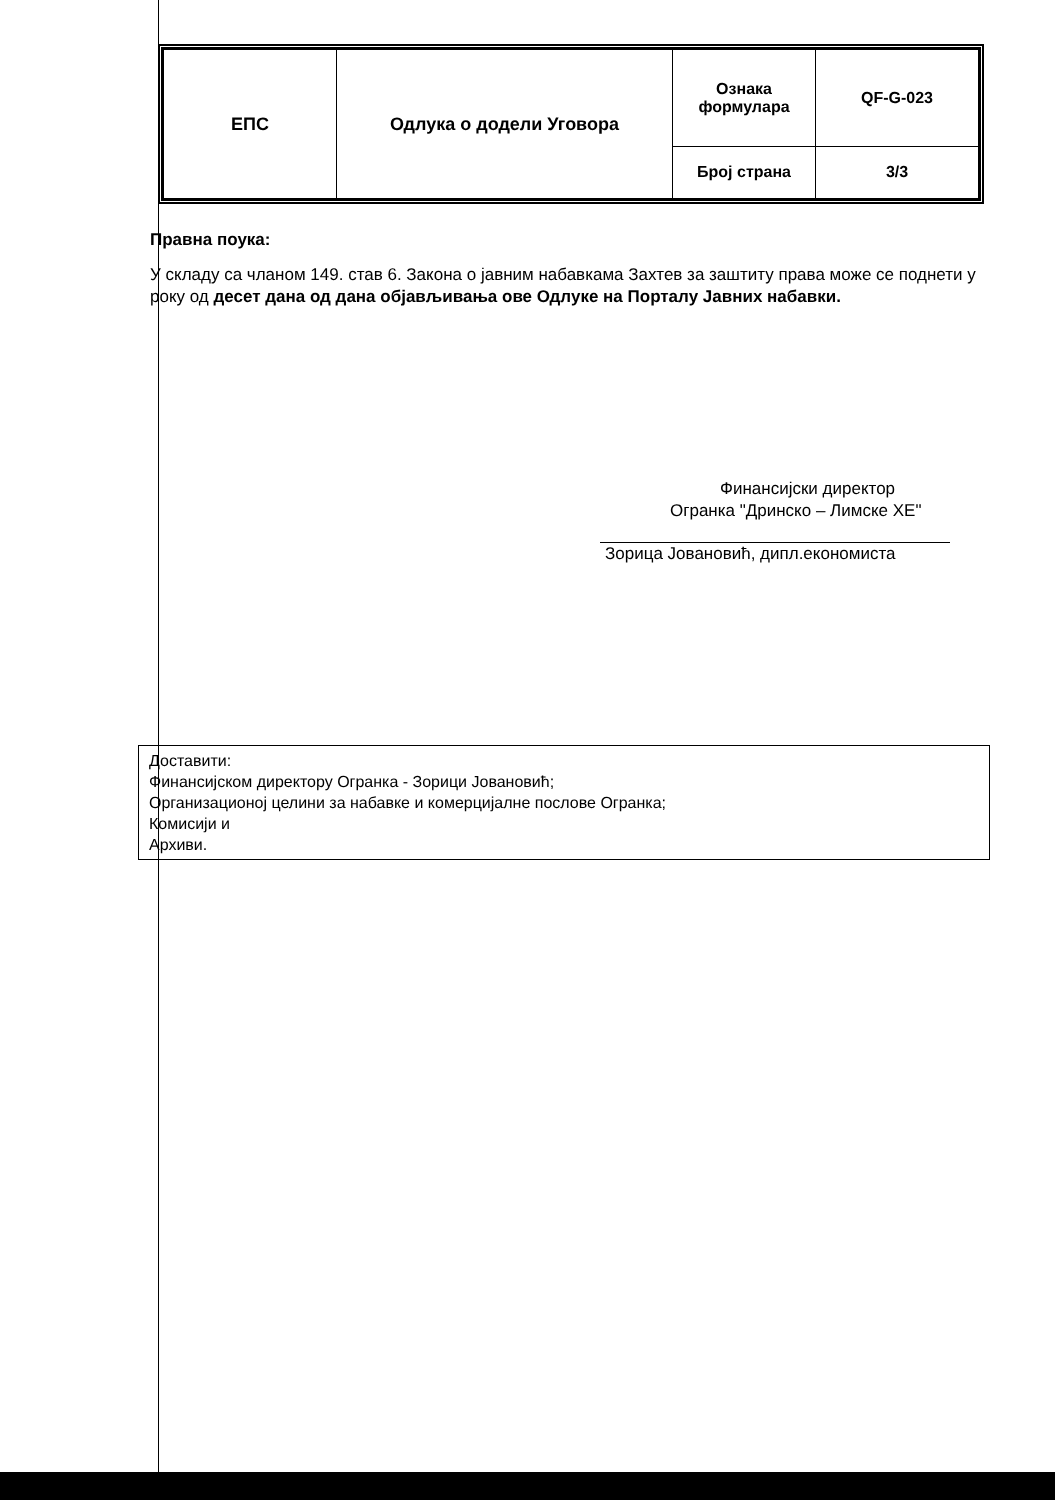| ЕПС | Одлука о додели Уговора | Ознака формулара | QF-G-023 |
| | | Број страна | 3/3 |
Правна поука:
У складу са чланом 149. став 6. Закона о јавним набавкама Захтев за заштиту права може се поднети у року од десет дана од дана објављивања ове Одлуке на Порталу Јавних набавки.
Финансијски директор
Огранка "Дринско – Лимске ХЕ"
Зорица Јовановић, дипл.економиста
Доставити:
Финансијском директору Огранка - Зорици Јовановић;
Организационој целини за набавке и комерцијалне послове Огранка;
Комисији и
Архиви.